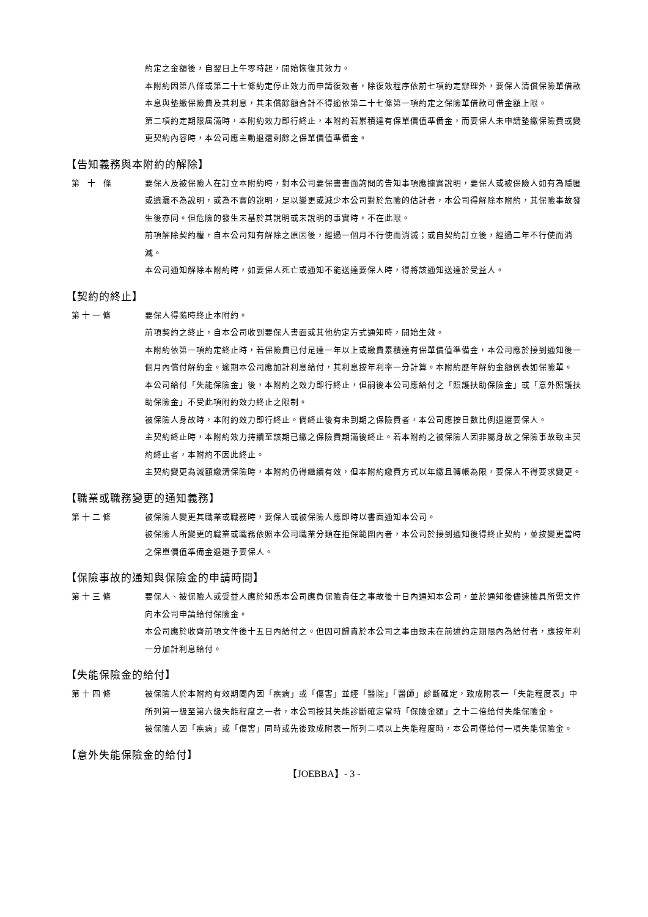約定之金額後，自翌日上午零時起，開始恢復其效力。
本附約因第八條或第二十七條約定停止效力而申請復效者，除復效程序依前七項約定辦理外，要保人清償保險單借款本息與墊繳保險費及其利息，其未償餘額合計不得逾依第二十七條第一項約定之保險單借款可借金額上限。
第二項約定期限屆滿時，本附約效力即行終止，本附約若累積達有保單價值準備金，而要保人未申請墊繳保險費或變更契約內容時，本公司應主動退還剩餘之保單價值準備金。
【告知義務與本附約的解除】
第　十　條 要保人及被保險人在訂立本附約時，對本公司要保書書面詢問的告知事項應據實說明，要保人或被保險人如有為隱匿或遺漏不為說明，或為不實的說明，足以變更或減少本公司對於危險的估計者，本公司得解除本附約，其保險事故發生後亦同。但危險的發生未基於其說明或未說明的事實時，不在此限。
前項解除契約權，自本公司知有解除之原因後，經過一個月不行使而消滅；或自契約訂立後，經過二年不行使而消滅。
本公司通知解除本附約時，如要保人死亡或通知不能送達要保人時，得將該通知送達於受益人。
【契約的終止】
第 十 一 條 要保人得隨時終止本附約。
前項契約之終止，自本公司收到要保人書面或其他約定方式通知時，開始生效。
本附約依第一項約定終止時，若保險費已付足達一年以上或繳費累積達有保單價值準備金，本公司應於接到通知後一個月內償付解約金。逾期本公司應加計利息給付，其利息按年利率一分計算。本附約歷年解約金額例表如保險單。
本公司給付「失能保險金」後，本附約之效力即行終止，但嗣後本公司應給付之「照護扶助保險金」或「意外照護扶助保險金」不受此項附約效力終止之限制。
被保險人身故時，本附約效力即行終止。倘終止後有未到期之保險費者，本公司應按日數比例退還要保人。
主契約終止時，本附約效力持續至該期已繳之保險費期滿後終止。若本附約之被保險人因非屬身故之保險事故致主契約終止者，本附約不因此終止。
主契約變更為減額繳清保險時，本附約仍得繼續有效，但本附約繳費方式以年繳且轉帳為限，要保人不得要求變更。
【職業或職務變更的通知義務】
第 十 二 條 被保險人變更其職業或職務時，要保人或被保險人應即時以書面通知本公司。
被保險人所變更的職業或職務依照本公司職業分類在拒保範圍內者，本公司於接到通知後得終止契約，並按變更當時之保單價值準備金退還予要保人。
【保險事故的通知與保險金的申請時間】
第 十 三 條 要保人、被保險人或受益人應於知悉本公司應負保險責任之事故後十日內通知本公司，並於通知後儘速檢具所需文件向本公司申請給付保險金。
本公司應於收齊前項文件後十五日內給付之。但因可歸責於本公司之事由致未在前述約定期限內為給付者，應按年利一分加計利息給付。
【失能保險金的給付】
第 十 四 條 被保險人於本附約有效期間內因「疾病」或「傷害」並經「醫院」「醫師」診斷確定，致成附表一「失能程度表」中所列第一級至第六級失能程度之一者，本公司按其失能診斷確定當時「保險金額」之十二倍給付失能保險金。
被保險人因「疾病」或「傷害」同時或先後致成附表一所列二項以上失能程度時，本公司僅給付一項失能保險金。
【意外失能保險金的給付】
【JOEBBA】- 3 -